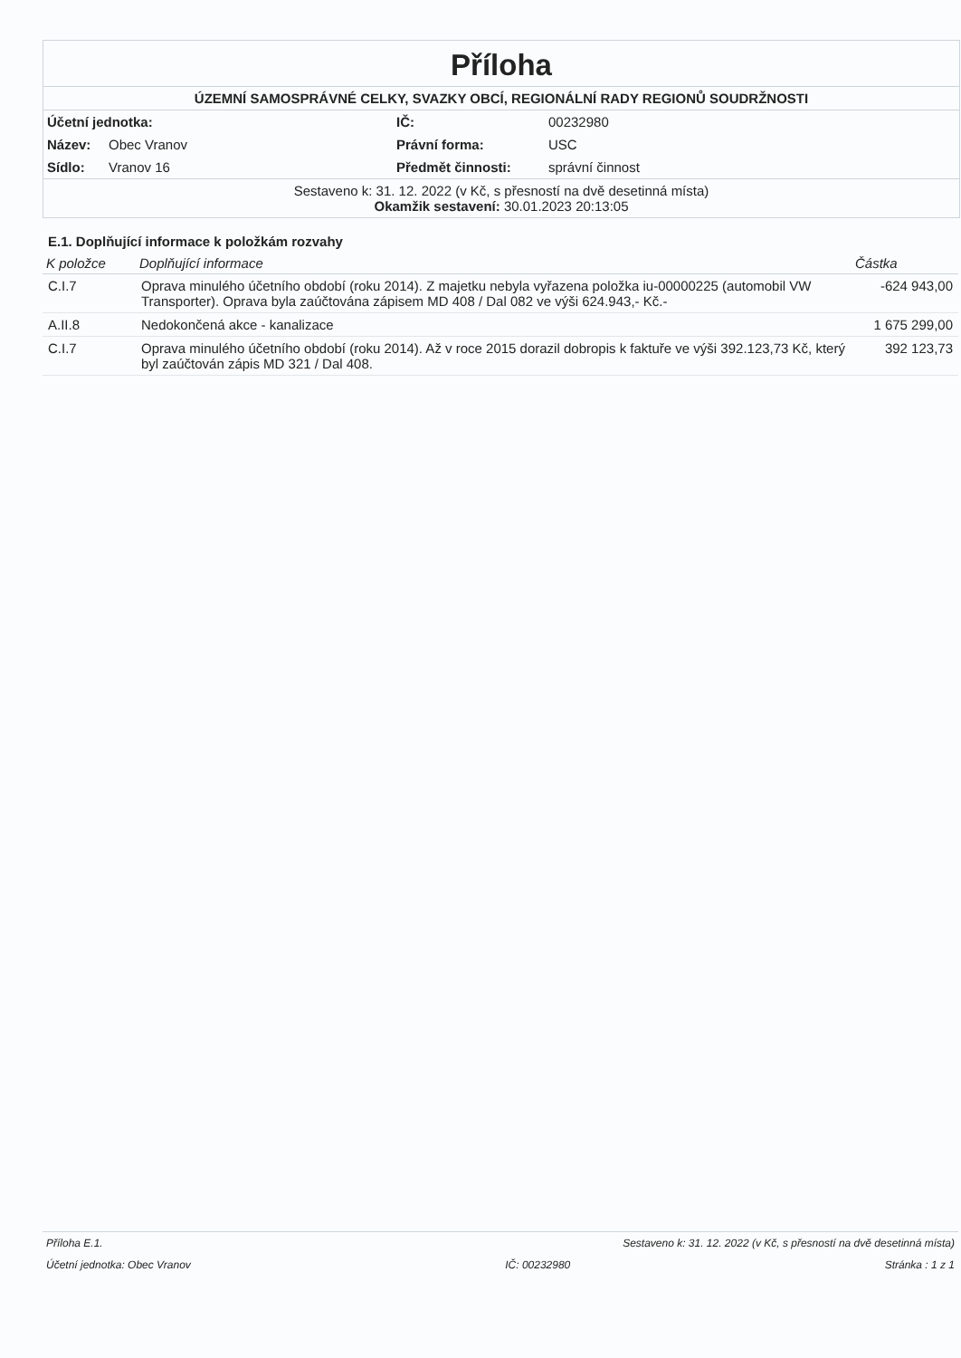Příloha
ÚZEMNÍ SAMOSPRÁVNÉ CELKY, SVAZKY OBCÍ, REGIONÁLNÍ RADY REGIONŮ SOUDRŽNOSTI
| Účetní jednotka: | | IČ: | 00232980 |
| Název: | Obec Vranov | Právní forma: | USC |
| Sídlo: | Vranov 16 | Předmět činnosti: | správní činnost |
Sestaveno k: 31. 12. 2022 (v Kč, s přesností na dvě desetinná místa)
Okamžik sestavení: 30.01.2023 20:13:05
E.1. Doplňující informace k položkám rozvahy
| K položce | Doplňující informace | Částka |
| --- | --- | --- |
| C.I.7 | Oprava minulého účetního období (roku 2014). Z majetku nebyla vyřazena položka iu-00000225 (automobil VW Transporter). Oprava byla zaúčtována zápisem MD 408 / Dal 082 ve výši 624.943,- Kč.- | -624 943,00 |
| A.II.8 | Nedokončená akce - kanalizace | 1 675 299,00 |
| C.I.7 | Oprava minulého účetního období (roku 2014). Až v roce 2015 dorazil dobropis k faktuře ve výši 392.123,73 Kč, který byl zaúčtován zápis MD 321 / Dal 408. | 392 123,73 |
Příloha E.1. Sestaveno k: 31. 12. 2022 (v Kč, s přesností na dvě desetinná místa)
Účetní jednotka: Obec Vranov IČ: 00232980 Stránka : 1 z 1